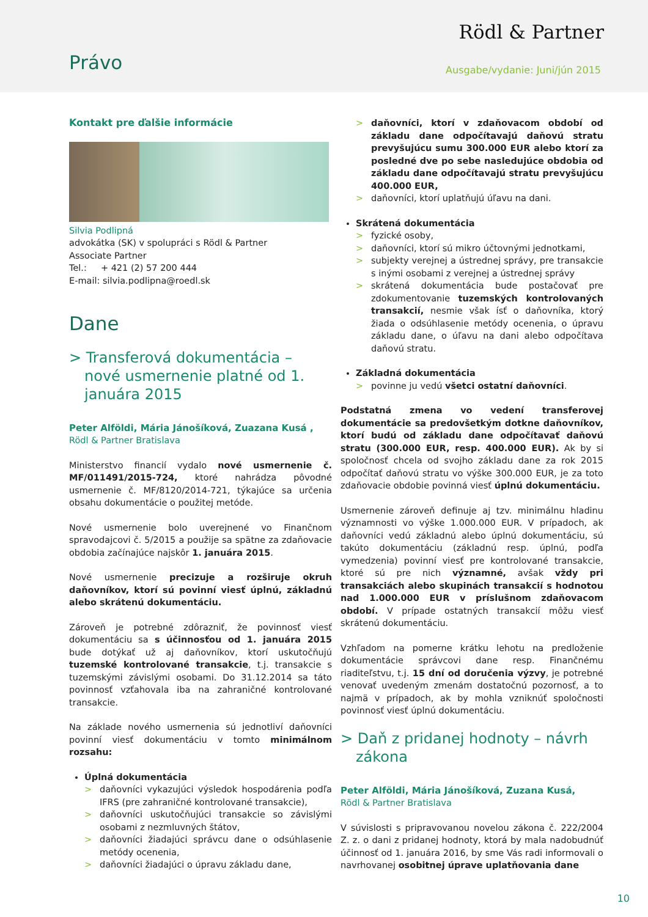Rödl & Partner
Právo Ausgabe/vydanie: Juni/jún 2015
Kontakt pre ďalšie informácie
Silvia Podlipná
advokátka (SK) v spolupráci s Rödl & Partner
Associate Partner
Tel.: + 421 (2) 57 200 444
E-mail: silvia.podlipna@roedl.sk
Dane
> Transferová dokumentácia – nové usmernenie platné od 1. januára 2015
Peter Alföldi, Mária Jánošíková, Zuazana Kusá ,
Rödl & Partner Bratislava
Ministerstvo financií vydalo nové usmernenie č. MF/011491/2015-724, ktoré nahrádza pôvodné usmernenie č. MF/8120/2014-721, týkajúce sa určenia obsahu dokumentácie o použitej metóde.
Nové usmernenie bolo uverejnené vo Finančnom spravodajcovi č. 5/2015 a použije sa spätne za zdaňovacie obdobia začínajúce najskôr 1. januára 2015.
Nové usmernenie precizuje a rozširuje okruh daňovníkov, ktorí sú povinní viesť úplnú, základnú alebo skrátenú dokumentáciu.
Zároveň je potrebné zdôrazniť, že povinnosť viesť dokumentáciu sa s účinnosťou od 1. januára 2015 bude dotýkať už aj daňovníkov, ktorí uskutočňujú tuzemské kontrolované transakcie, t.j. transakcie s tuzemskými závislými osobami. Do 31.12.2014 sa táto povinnosť vzťahovala iba na zahraničné kontrolované transakcie.
Na základe nového usmernenia sú jednotliví daňovníci povinní viesť dokumentáciu v tomto minimálnom rozsahu:
Úplná dokumentácia
> daňovníci vykazujúci výsledok hospodárenia podľa IFRS (pre zahraničné kontrolované transakcie),
> daňovníci uskutočňujúci transakcie so závislými osobami z nezmluvných štátov,
> daňovníci žiadajúci správcu dane o odsúhlasenie metódy ocenenia,
> daňovníci žiadajúci o úpravu základu dane,
> daňovníci, ktorí v zdaňovacom období od základu dane odpočítavajú daňovú stratu prevyšujúcu sumu 300.000 EUR alebo ktorí za posledné dve po sebe nasledujúce obdobia od základu dane odpočítavajú stratu prevyšujúcu 400.000 EUR,
> daňovníci, ktorí uplatňujú úľavu na dani.
Skrátená dokumentácia
> fyzické osoby,
> daňovníci, ktorí sú mikro účtovnými jednotkami,
> subjekty verejnej a ústrednej správy, pre transakcie s inými osobami z verejnej a ústrednej správy
> skrátená dokumentácia bude postačovať pre zdokumentovanie tuzemských kontrolovaných transakcií, nesmie však ísť o daňovníka, ktorý žiada o odsúhlasenie metódy ocenenia, o úpravu základu dane, o úľavu na dani alebo odpočítava daňovú stratu.
Základná dokumentácia
> povinne ju vedú všetci ostatní daňovníci.
Podstatná zmena vo vedení transferovej dokumentácie sa predovšetkým dotkne daňovníkov, ktorí budú od základu dane odpočítavať daňovú stratu (300.000 EUR, resp. 400.000 EUR). Ak by si spoločnosť chcela od svojho základu dane za rok 2015 odpočítať daňovú stratu vo výške 300.000 EUR, je za toto zdaňovacie obdobie povinná viesť úplnú dokumentáciu.
Usmernenie zároveň definuje aj tzv. minimálnu hladinu významnosti vo výške 1.000.000 EUR. V prípadoch, ak daňovníci vedú základnú alebo úplnú dokumentáciu, sú takúto dokumentáciu (základnú resp. úplnú, podľa vymedzenia) povinní viesť pre kontrolované transakcie, ktoré sú pre nich významné, avšak vždy pri transakciách alebo skupinách transakcií s hodnotou nad 1.000.000 EUR v príslušnom zdaňovacom období. V prípade ostatných transakcií môžu viesť skrátenú dokumentáciu.
Vzhľadom na pomerne krátku lehotu na predloženie dokumentácie správcovi dane resp. Finančnému riaditeľstvu, t.j. 15 dní od doručenia výzvy, je potrebné venovať uvedeným zmenám dostatočnú pozornosť, a to najmä v prípadoch, ak by mohla vzniknúť spoločnosti povinnosť viesť úplnú dokumentáciu.
> Daň z pridanej hodnoty – návrh zákona
Peter Alföldi, Mária Jánošíková, Zuzana Kusá,
Rödl & Partner Bratislava
V súvislosti s pripravovanou novelou zákona č. 222/2004 Z. z. o dani z pridanej hodnoty, ktorá by mala nadobudnúť účinnosť od 1. januára 2016, by sme Vás radi informovali o navrhovanej osobitnej úprave uplatňovania dane
10